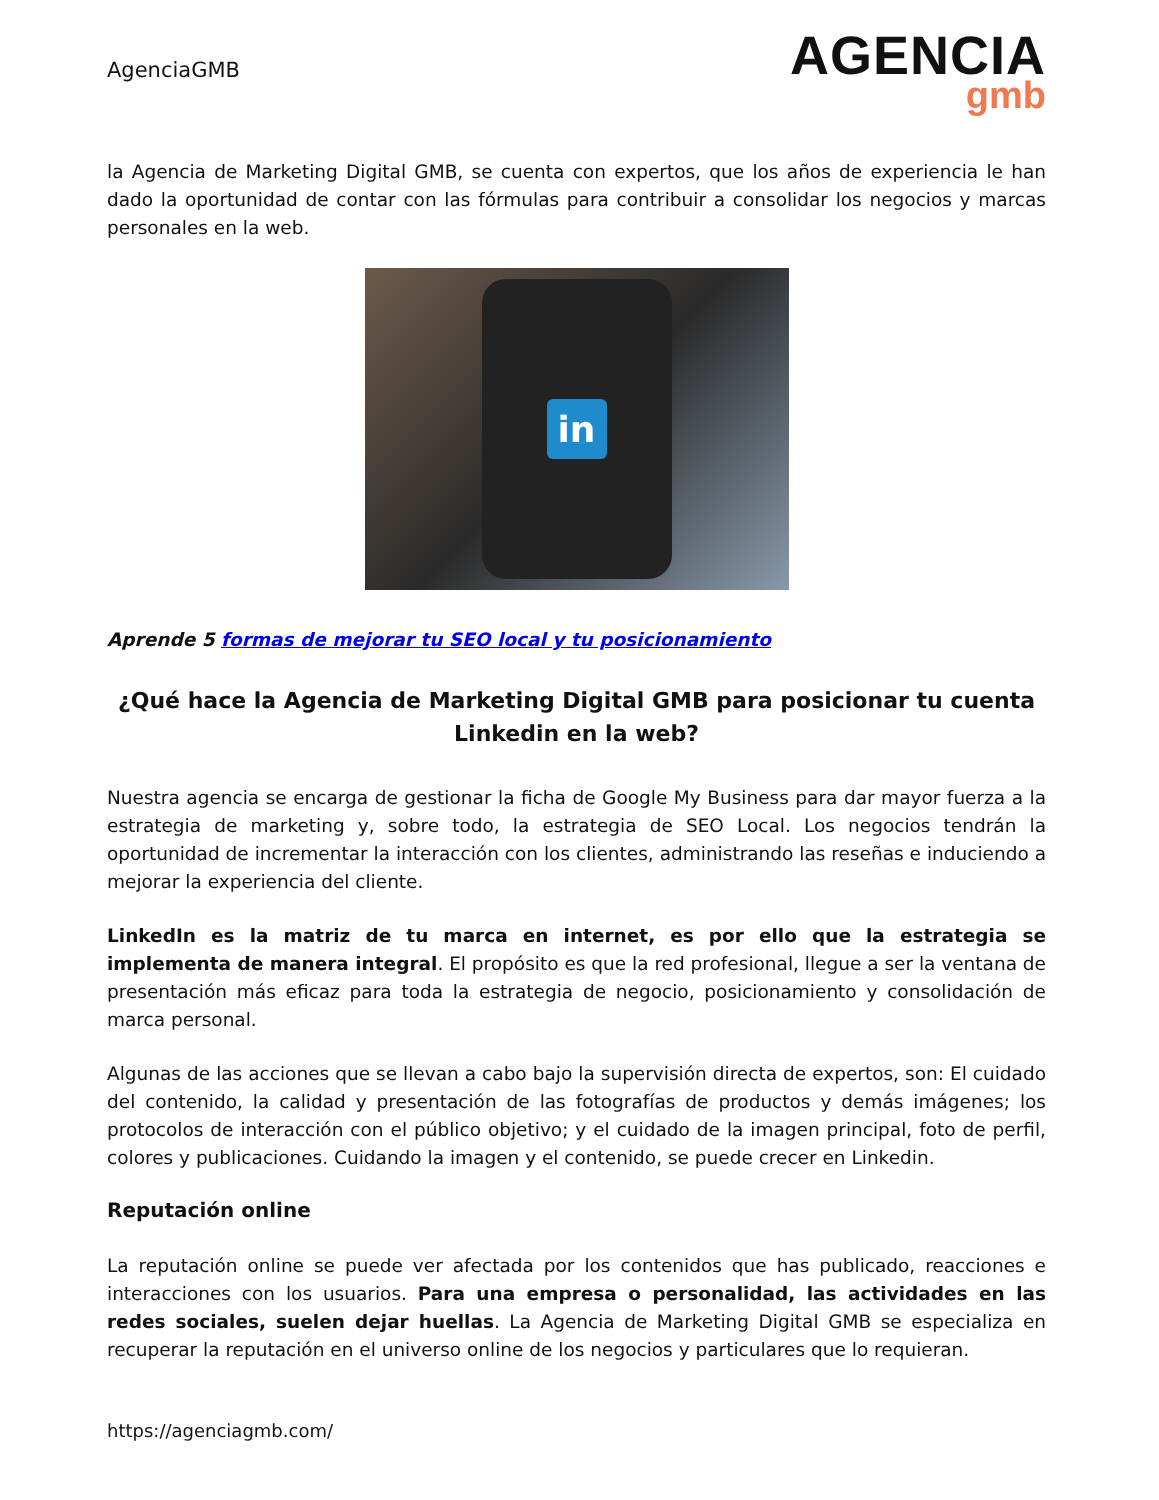AgenciaGMB
AGENCIA
gmb
la Agencia de Marketing Digital GMB, se cuenta con expertos, que los años de experiencia le han dado la oportunidad de contar con las fórmulas para contribuir a consolidar los negocios y marcas personales en la web.
in
Aprende 5 formas de mejorar tu SEO local y tu posicionamiento
¿Qué hace la Agencia de Marketing Digital GMB para posicionar tu cuenta Linkedin en la web?
Nuestra agencia se encarga de gestionar la ficha de Google My Business para dar mayor fuerza a la estrategia de marketing y, sobre todo, la estrategia de SEO Local. Los negocios tendrán la oportunidad de incrementar la interacción con los clientes, administrando las reseñas e induciendo a mejorar la experiencia del cliente.
LinkedIn es la matriz de tu marca en internet, es por ello que la estrategia se implementa de manera integral. El propósito es que la red profesional, llegue a ser la ventana de presentación más eficaz para toda la estrategia de negocio, posicionamiento y consolidación de marca personal.
Algunas de las acciones que se llevan a cabo bajo la supervisión directa de expertos, son: El cuidado del contenido, la calidad y presentación de las fotografías de productos y demás imágenes; los protocolos de interacción con el público objetivo; y el cuidado de la imagen principal, foto de perfil, colores y publicaciones. Cuidando la imagen y el contenido, se puede crecer en Linkedin.
Reputación online
La reputación online se puede ver afectada por los contenidos que has publicado, reacciones e interacciones con los usuarios. Para una empresa o personalidad, las actividades en las redes sociales, suelen dejar huellas. La Agencia de Marketing Digital GMB se especializa en recuperar la reputación en el universo online de los negocios y particulares que lo requieran.
https://agenciagmb.com/